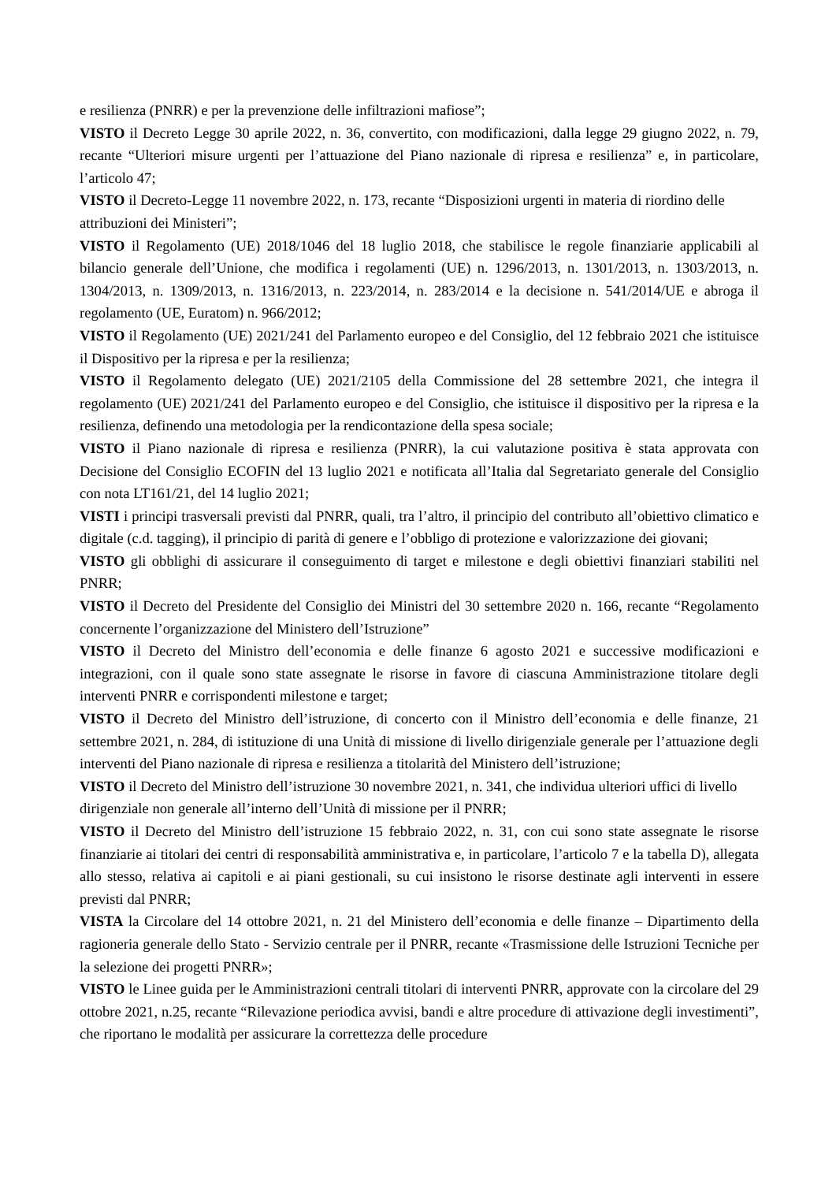e resilienza (PNRR) e per la prevenzione delle infiltrazioni mafiose”;
VISTO il Decreto Legge 30 aprile 2022, n. 36, convertito, con modificazioni, dalla legge 29 giugno 2022, n. 79, recante “Ulteriori misure urgenti per l’attuazione del Piano nazionale di ripresa e resilienza” e, in particolare, l’articolo 47;
VISTO il Decreto-Legge 11 novembre 2022, n. 173, recante “Disposizioni urgenti in materia di riordino delle attribuzioni dei Ministeri”;
VISTO il Regolamento (UE) 2018/1046 del 18 luglio 2018, che stabilisce le regole finanziarie applicabili al bilancio generale dell’Unione, che modifica i regolamenti (UE) n. 1296/2013, n. 1301/2013, n. 1303/2013, n. 1304/2013, n. 1309/2013, n. 1316/2013, n. 223/2014, n. 283/2014 e la decisione n. 541/2014/UE e abroga il regolamento (UE, Euratom) n. 966/2012;
VISTO il Regolamento (UE) 2021/241 del Parlamento europeo e del Consiglio, del 12 febbraio 2021 che istituisce il Dispositivo per la ripresa e per la resilienza;
VISTO il Regolamento delegato (UE) 2021/2105 della Commissione del 28 settembre 2021, che integra il regolamento (UE) 2021/241 del Parlamento europeo e del Consiglio, che istituisce il dispositivo per la ripresa e la resilienza, definendo una metodologia per la rendicontazione della spesa sociale;
VISTO il Piano nazionale di ripresa e resilienza (PNRR), la cui valutazione positiva è stata approvata con Decisione del Consiglio ECOFIN del 13 luglio 2021 e notificata all’Italia dal Segretariato generale del Consiglio con nota LT161/21, del 14 luglio 2021;
VISTI i principi trasversali previsti dal PNRR, quali, tra l’altro, il principio del contributo all’obiettivo climatico e digitale (c.d. tagging), il principio di parità di genere e l’obbligo di protezione e valorizzazione dei giovani;
VISTO gli obblighi di assicurare il conseguimento di target e milestone e degli obiettivi finanziari stabiliti nel PNRR;
VISTO il Decreto del Presidente del Consiglio dei Ministri del 30 settembre 2020 n. 166, recante “Regolamento concernente l’organizzazione del Ministero dell’Istruzione”
VISTO il Decreto del Ministro dell’economia e delle finanze 6 agosto 2021 e successive modificazioni e integrazioni, con il quale sono state assegnate le risorse in favore di ciascuna Amministrazione titolare degli interventi PNRR e corrispondenti milestone e target;
VISTO il Decreto del Ministro dell’istruzione, di concerto con il Ministro dell’economia e delle finanze, 21 settembre 2021, n. 284, di istituzione di una Unità di missione di livello dirigenziale generale per l’attuazione degli interventi del Piano nazionale di ripresa e resilienza a titolarità del Ministero dell’istruzione;
VISTO il Decreto del Ministro dell’istruzione 30 novembre 2021, n. 341, che individua ulteriori uffici di livello dirigenziale non generale all’interno dell’Unità di missione per il PNRR;
VISTO il Decreto del Ministro dell’istruzione 15 febbraio 2022, n. 31, con cui sono state assegnate le risorse finanziarie ai titolari dei centri di responsabilità amministrativa e, in particolare, l’articolo 7 e la tabella D), allegata allo stesso, relativa ai capitoli e ai piani gestionali, su cui insistono le risorse destinate agli interventi in essere previsti dal PNRR;
VISTA la Circolare del 14 ottobre 2021, n. 21 del Ministero dell’economia e delle finanze – Dipartimento della ragioneria generale dello Stato - Servizio centrale per il PNRR, recante «Trasmissione delle Istruzioni Tecniche per la selezione dei progetti PNRR»;
VISTO le Linee guida per le Amministrazioni centrali titolari di interventi PNRR, approvate con la circolare del 29 ottobre 2021, n.25, recante “Rilevazione periodica avvisi, bandi e altre procedure di attivazione degli investimenti”, che riportano le modalità per assicurare la correttezza delle procedure